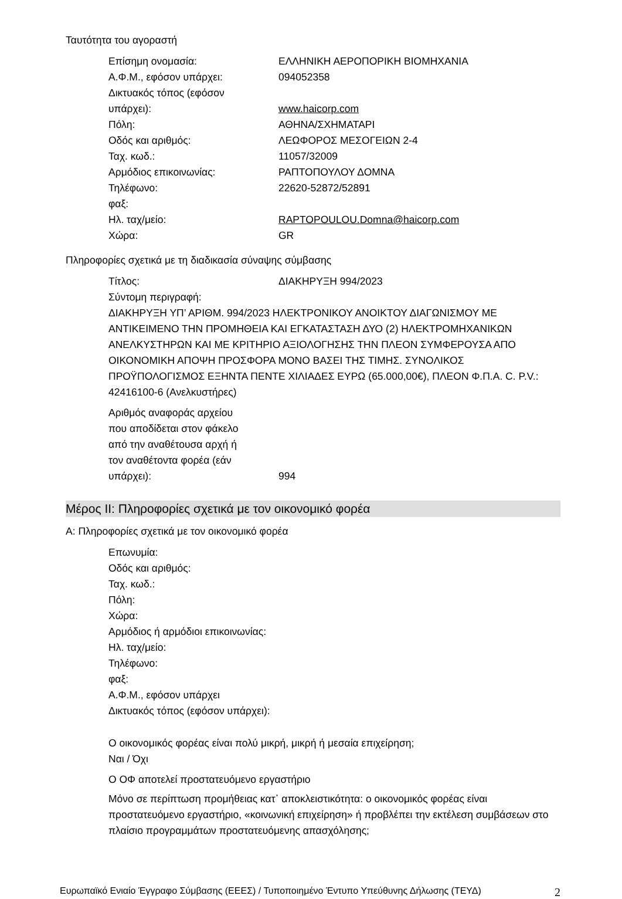Ταυτότητα του αγοραστή
Επίσημη ονομασία: ΕΛΛΗΝΙΚΗ ΑΕΡΟΠΟΡΙΚΗ ΒΙΟΜΗΧΑΝΙΑ
Α.Φ.Μ., εφόσον υπάρχει: 094052358
Δικτυακός τόπος (εφόσον
υπάρχει):
www.haicorp.com
Πόλη: ΑΘΗΝΑ/ΣΧΗΜΑΤΑΡΙ
Οδός και αριθμός: ΛΕΩΦΟΡΟΣ ΜΕΣΟΓΕΙΩΝ 2-4
Ταχ. κωδ.: 11057/32009
Αρμόδιος επικοινωνίας: ΡΑΠΤΟΠΟΥΛΟΥ ΔΟΜΝΑ
Τηλέφωνο: 22620-52872/52891
φαξ:
Ηλ. ταχ/μείο: RAPTOPOULOU.Domna@haicorp.com
Χώρα: GR
Πληροφορίες σχετικά με τη διαδικασία σύναψης σύμβασης
Τίτλος: ΔΙΑΚΗΡΥΞΗ 994/2023
Σύντομη περιγραφή:
ΔΙΑΚΗΡΥΞΗ ΥΠ’ ΑΡΙΘΜ. 994/2023 ΗΛΕΚΤΡΟΝΙΚΟΥ ΑΝΟΙΚΤΟΥ ΔΙΑΓΩΝΙΣΜΟΥ ΜΕ ΑΝΤΙΚΕΙΜΕΝΟ ΤΗΝ ΠΡΟΜΗΘΕΙΑ ΚΑΙ ΕΓΚΑΤΑΣΤΑΣΗ ΔΥΟ (2) ΗΛΕΚΤΡΟΜΗΧΑΝΙΚΩΝ ΑΝΕΛΚΥΣΤΗΡΩΝ ΚΑΙ ΜΕ ΚΡΙΤΗΡΙΟ ΑΞΙΟΛΟΓΗΣΗΣ ΤΗΝ ΠΛΕΟΝ ΣΥΜΦΕΡΟΥΣΑ ΑΠΟ ΟΙΚΟΝΟΜΙΚΗ ΑΠΟΨΗ ΠΡΟΣΦΟΡΑ ΜΟΝΟ ΒΑΣΕΙ ΤΗΣ ΤΙΜΗΣ. ΣΥΝΟΛΙΚΟΣ ΠΡΟΫΠΟΛΟΓΙΣΜΟΣ ΕΞΗΝΤΑ ΠΕΝΤΕ ΧΙΛΙΑΔΕΣ ΕΥΡΩ (65.000,00€), ΠΛΕΟΝ Φ.Π.Α. C. P.V.: 42416100-6 (Ανελκυστήρες)
Αριθμός αναφοράς αρχείου
που αποδίδεται στον φάκελο
από την αναθέτουσα αρχή ή
τον αναθέτοντα φορέα (εάν
υπάρχει):
994
Μέρος ΙΙ: Πληροφορίες σχετικά με τον οικονομικό φορέα
Α: Πληροφορίες σχετικά με τον οικονομικό φορέα
Επωνυμία:
Οδός και αριθμός:
Ταχ. κωδ.:
Πόλη:
Χώρα:
Αρμόδιος ή αρμόδιοι επικοινωνίας:
Ηλ. ταχ/μείο:
Τηλέφωνο:
φαξ:
Α.Φ.Μ., εφόσον υπάρχει
Δικτυακός τόπος (εφόσον υπάρχει):
Ο οικονομικός φορέας είναι πολύ μικρή, μικρή ή μεσαία επιχείρηση;
Ναι / Όχι
Ο ΟΦ αποτελεί προστατευόμενο εργαστήριο
Μόνο σε περίπτωση προμήθειας κατ᾽ αποκλειστικότητα: ο οικονομικός φορέας είναι προστατευόμενο εργαστήριο, «κοινωνική επιχείρηση» ή προβλέπει την εκτέλεση συμβάσεων στο πλαίσιο προγραμμάτων προστατευόμενης απασχόλησης;
Ευρωπαϊκό Ενιαίο Έγγραφο Σύμβασης (ΕΕΕΣ) / Τυποποιημένο Έντυπο Υπεύθυνης Δήλωσης (ΤΕΥΔ) 2